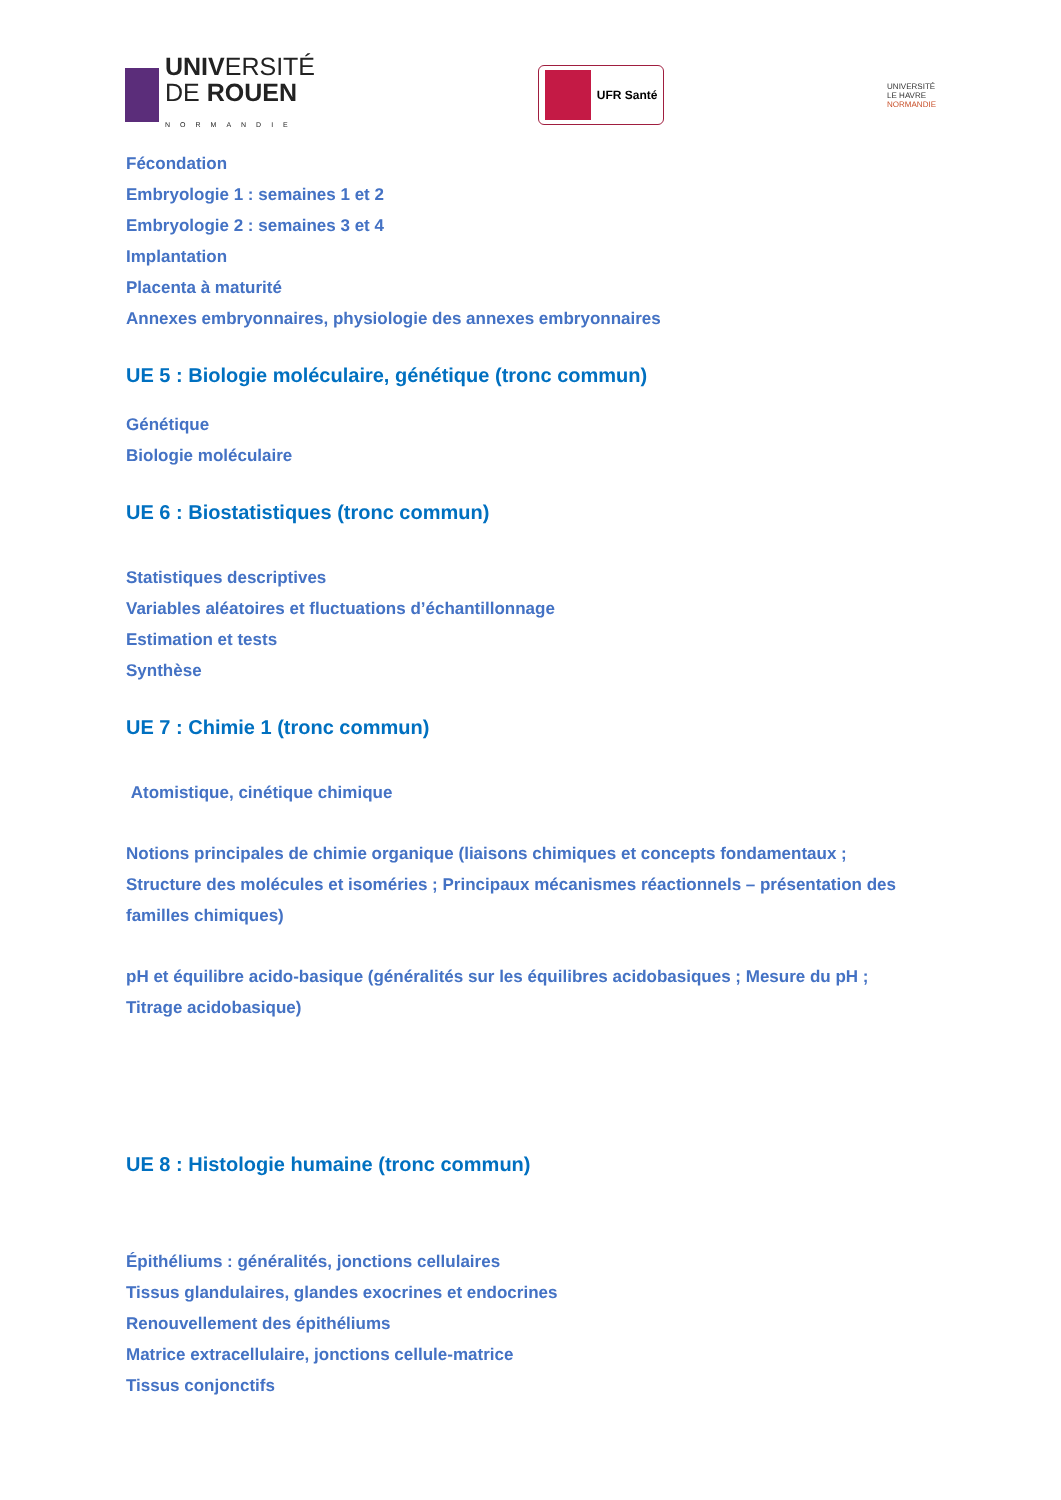UNIVERSITÉ
DE ROUEN
NORMANDIE
UFR Santé
UNIVERSITÉ
LE HAVRE
NORMANDIE
Fécondation
Embryologie 1 : semaines 1 et 2
Embryologie 2 : semaines 3 et 4
Implantation
Placenta à maturité
Annexes embryonnaires, physiologie des annexes embryonnaires
UE 5 : Biologie moléculaire, génétique (tronc commun)
Génétique
Biologie moléculaire
UE 6 : Biostatistiques (tronc commun)
Statistiques descriptives
Variables aléatoires et fluctuations d’échantillonnage
Estimation et tests
Synthèse
UE 7 : Chimie 1 (tronc commun)
Atomistique, cinétique chimique
Notions principales de chimie organique (liaisons chimiques et concepts fondamentaux ;
Structure des molécules et isoméries ; Principaux mécanismes réactionnels – présentation des
familles chimiques)
pH et équilibre acido-basique (généralités sur les équilibres acidobasiques ; Mesure du pH ;
Titrage acidobasique)
UE 8 : Histologie humaine (tronc commun)
Épithéliums : généralités, jonctions cellulaires
Tissus glandulaires, glandes exocrines et endocrines
Renouvellement des épithéliums
Matrice extracellulaire, jonctions cellule-matrice
Tissus conjonctifs